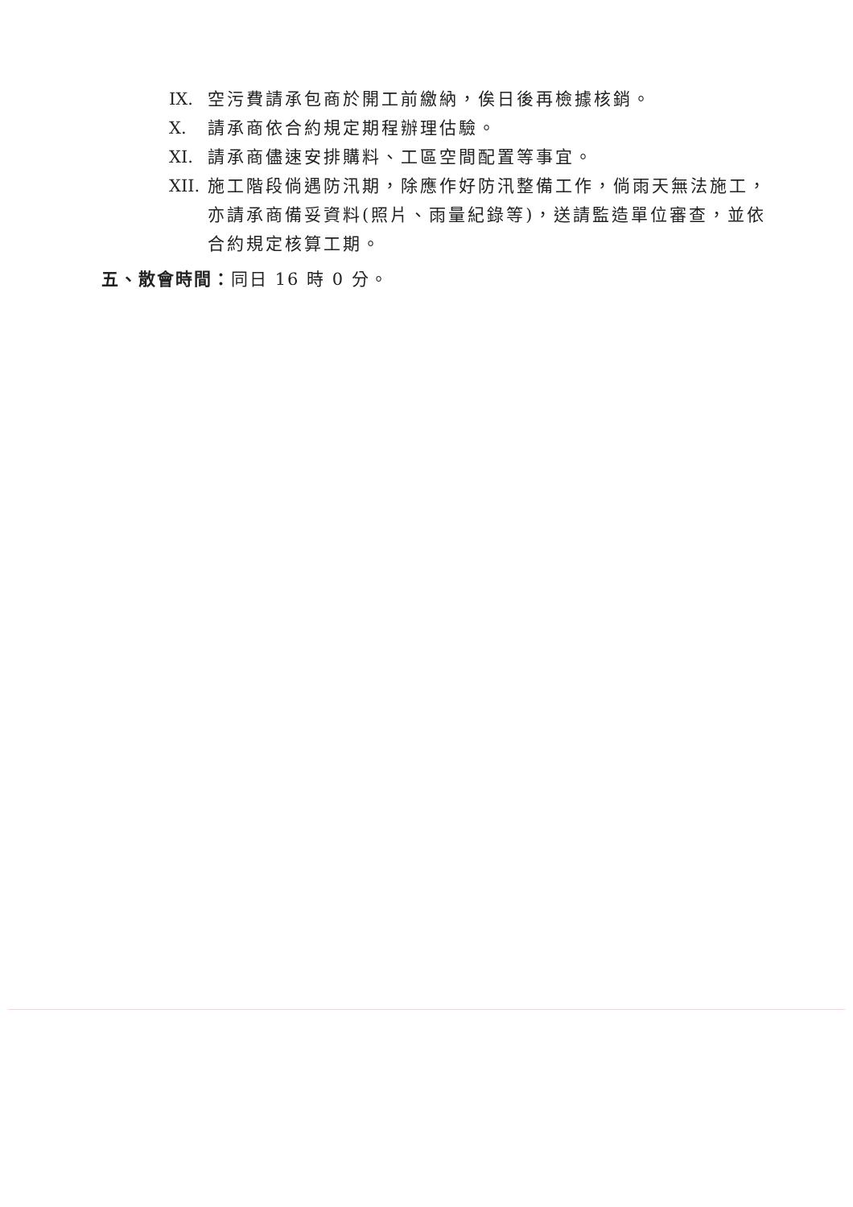IX. 空污費請承包商於開工前繳納，俟日後再檢據核銷。
X. 請承商依合約規定期程辦理估驗。
XI. 請承商儘速安排購料、工區空間配置等事宜。
XII.
施工階段倘遇防汛期，除應作好防汛整備工作，倘雨天無法施工，亦請承商備妥資料(照片、雨量紀錄等)，送請監造單位審查，並依合約規定核算工期。
五、散會時間：同日 16 時 0 分。